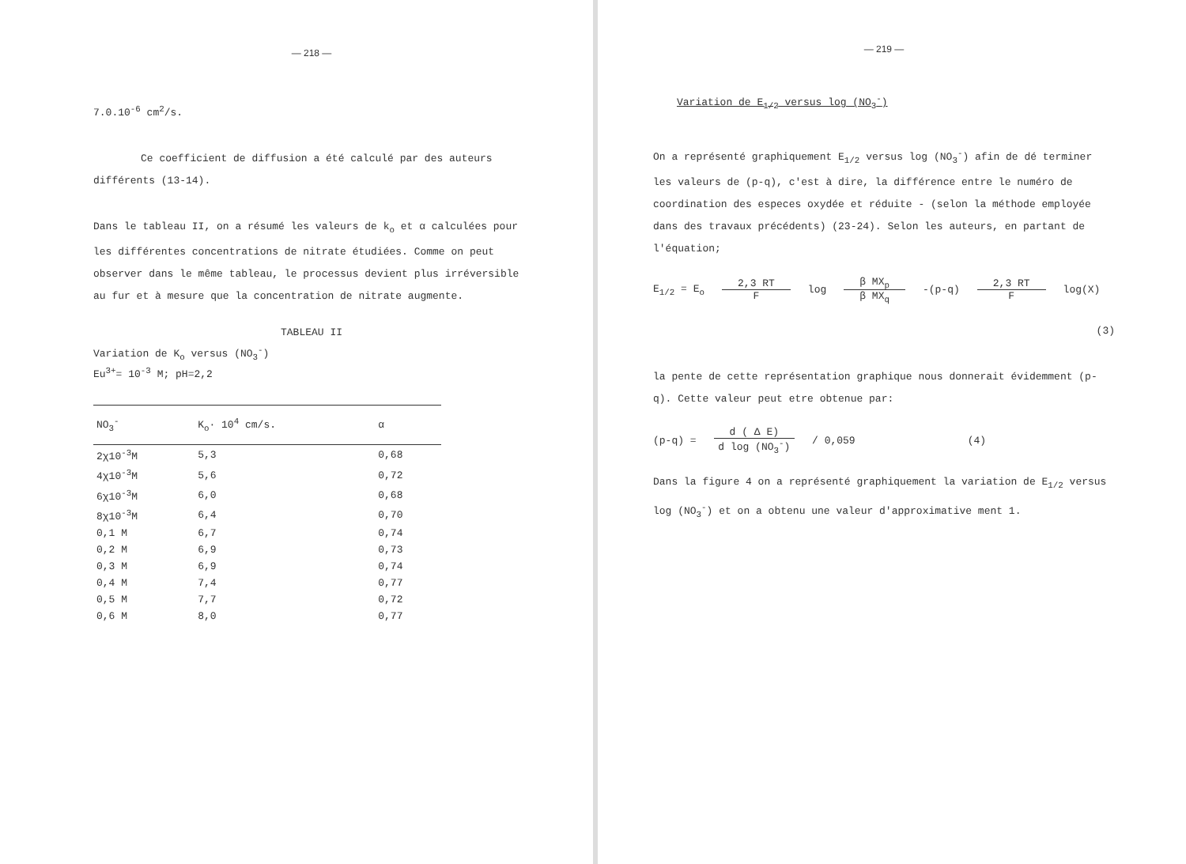— 218 —
7.0.10<sup>-6</sup> cm<sup>2</sup>/s.
Ce coefficient de diffusion a été calculé par des auteurs différents (13-14).
Dans le tableau II, on a résumé les valeurs de k<sub>o</sub> et α calculées pour les différentes concentrations de nitrate étudiées. Comme on peut observer dans le même tableau, le processus devient plus irréversible au fur et à mesure que la concentration de nitrate augmente.
TABLEAU II
Variation de K<sub>o</sub> versus (NO<sub>3</sub><sup>-</sup>)
Eu<sup>3+</sup>= 10<sup>-3</sup> M; pH=2,2
| NO<sub>3</sub><sup>-</sup> | K<sub>o</sub>· 10<sup>4</sup> cm/s. | α |
| --- | --- | --- |
| 2χ10<sup>-3</sup>M | 5,3 | 0,68 |
| 4χ10<sup>-3</sup>M | 5,6 | 0,72 |
| 6χ10<sup>-3</sup>M | 6,0 | 0,68 |
| 8χ10<sup>-3</sup>M | 6,4 | 0,70 |
| 0,1 M | 6,7 | 0,74 |
| 0,2 M | 6,9 | 0,73 |
| 0,3 M | 6,9 | 0,74 |
| 0,4 M | 7,4 | 0,77 |
| 0,5 M | 7,7 | 0,72 |
| 0,6 M | 8,0 | 0,77 |
— 219 —
Variation de E<sub>1/2</sub> versus log (NO<sub>3</sub><sup>-</sup>)
On a représenté graphiquement E<sub>1/2</sub> versus log (NO<sub>3</sub><sup>-</sup>) afin de dé terminer les valeurs de (p-q), c'est à dire, la différence entre le numéro de coordination des especes oxydée et réduite - (selon la méthode employée dans des travaux précédents) (23-24). Selon les auteurs, en partant de l'équation;
E<sub>1/2</sub> = E<sub>o</sub> 2,3 RT F log β MX<sub>p</sub> β MX<sub>q</sub> -(p-q) 2,3 RT F log(X)
(3)
la pente de cette représentation graphique nous donnerait évidemment (p-q). Cette valeur peut etre obtenue par:
(p-q) = d ( Δ E) d log (NO<sub>3</sub><sup>-</sup>) / 0,059 (4)
Dans la figure 4 on a représenté graphiquement la variation de E<sub>1/2</sub> versus log (NO<sub>3</sub><sup>-</sup>) et on a obtenu une valeur d'approximative ment 1.